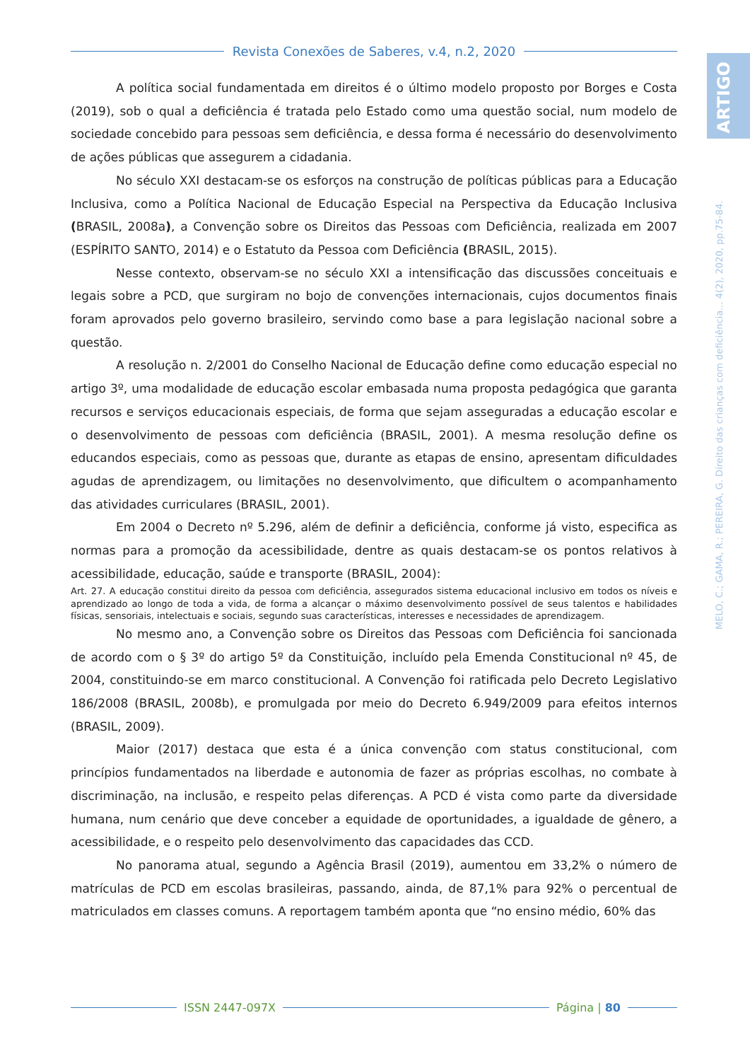Revista Conexões de Saberes, v.4, n.2, 2020
ARTIGO
MELO, C.; GAMA, R.; PEREIRA, G. Direito das crianças com deficiência... 4(2), 2020, pp.75-84.
A política social fundamentada em direitos é o último modelo proposto por Borges e Costa (2019), sob o qual a deficiência é tratada pelo Estado como uma questão social, num modelo de sociedade concebido para pessoas sem deficiência, e dessa forma é necessário do desenvolvimento de ações públicas que assegurem a cidadania.
No século XXI destacam-se os esforços na construção de políticas públicas para a Educação Inclusiva, como a Política Nacional de Educação Especial na Perspectiva da Educação Inclusiva (BRASIL, 2008a), a Convenção sobre os Direitos das Pessoas com Deficiência, realizada em 2007 (ESPÍRITO SANTO, 2014) e o Estatuto da Pessoa com Deficiência (BRASIL, 2015).
Nesse contexto, observam-se no século XXI a intensificação das discussões conceituais e legais sobre a PCD, que surgiram no bojo de convenções internacionais, cujos documentos finais foram aprovados pelo governo brasileiro, servindo como base a para legislação nacional sobre a questão.
A resolução n. 2/2001 do Conselho Nacional de Educação define como educação especial no artigo 3º, uma modalidade de educação escolar embasada numa proposta pedagógica que garanta recursos e serviços educacionais especiais, de forma que sejam asseguradas a educação escolar e o desenvolvimento de pessoas com deficiência (BRASIL, 2001). A mesma resolução define os educandos especiais, como as pessoas que, durante as etapas de ensino, apresentam dificuldades agudas de aprendizagem, ou limitações no desenvolvimento, que dificultem o acompanhamento das atividades curriculares (BRASIL, 2001).
Em 2004 o Decreto nº 5.296, além de definir a deficiência, conforme já visto, especifica as normas para a promoção da acessibilidade, dentre as quais destacam-se os pontos relativos à acessibilidade, educação, saúde e transporte (BRASIL, 2004):
Art. 27. A educação constitui direito da pessoa com deficiência, assegurados sistema educacional inclusivo em todos os níveis e aprendizado ao longo de toda a vida, de forma a alcançar o máximo desenvolvimento possível de seus talentos e habilidades físicas, sensoriais, intelectuais e sociais, segundo suas características, interesses e necessidades de aprendizagem.
No mesmo ano, a Convenção sobre os Direitos das Pessoas com Deficiência foi sancionada de acordo com o § 3º do artigo 5º da Constituição, incluído pela Emenda Constitucional nº 45, de 2004, constituindo-se em marco constitucional. A Convenção foi ratificada pelo Decreto Legislativo 186/2008 (BRASIL, 2008b), e promulgada por meio do Decreto 6.949/2009 para efeitos internos (BRASIL, 2009).
Maior (2017) destaca que esta é a única convenção com status constitucional, com princípios fundamentados na liberdade e autonomia de fazer as próprias escolhas, no combate à discriminação, na inclusão, e respeito pelas diferenças. A PCD é vista como parte da diversidade humana, num cenário que deve conceber a equidade de oportunidades, a igualdade de gênero, a acessibilidade, e o respeito pelo desenvolvimento das capacidades das CCD.
No panorama atual, segundo a Agência Brasil (2019), aumentou em 33,2% o número de matrículas de PCD em escolas brasileiras, passando, ainda, de 87,1% para 92% o percentual de matriculados em classes comuns. A reportagem também aponta que “no ensino médio, 60% das
ISSN 2447-097X Página | 80